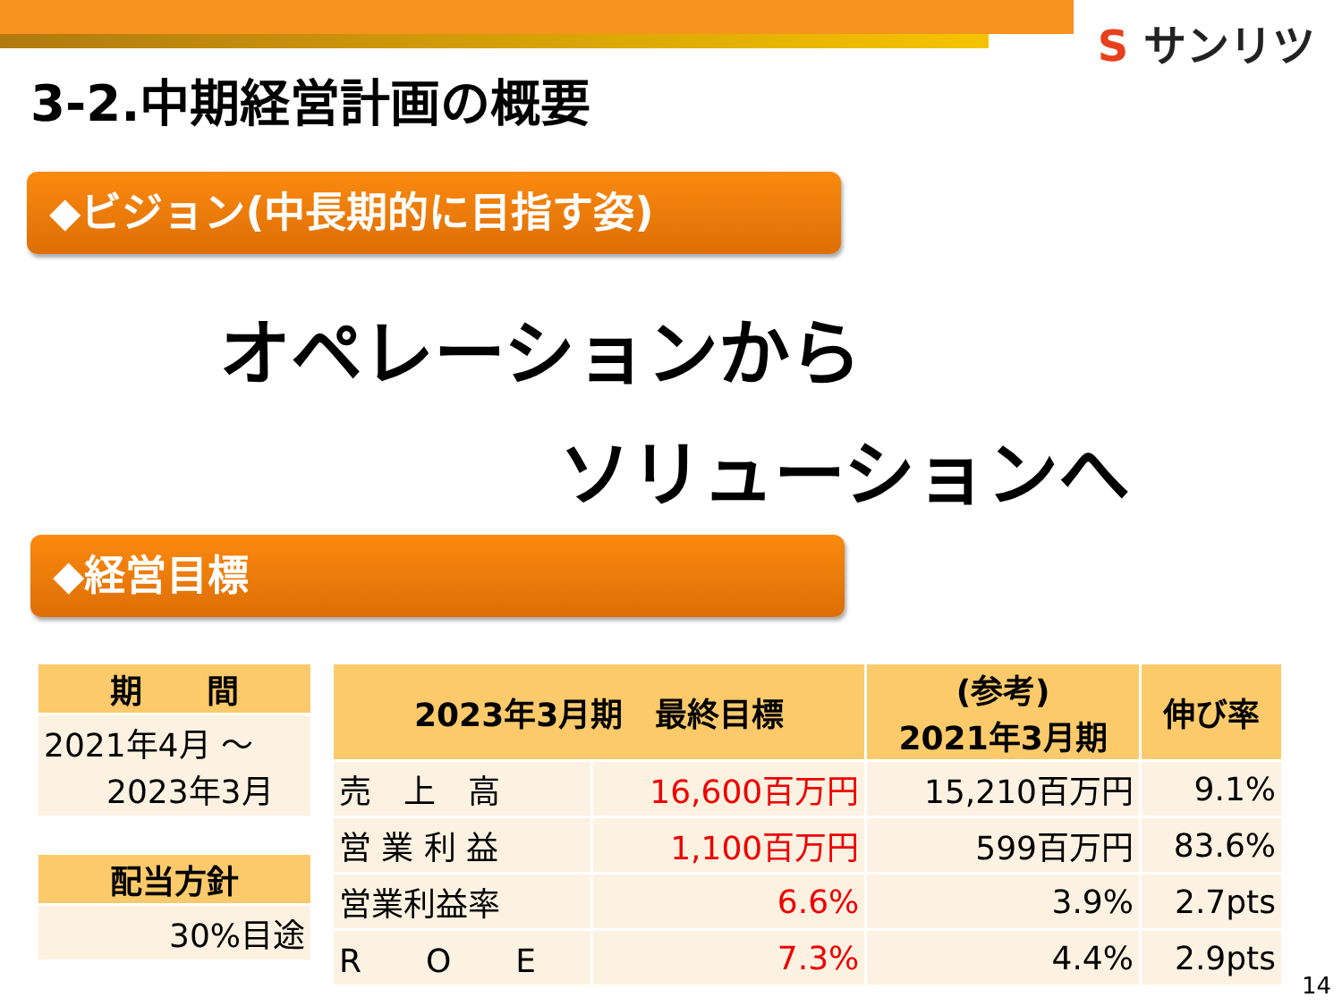S サンリツ
3-2.中期経営計画の概要
◆ビジョン(中長期的に目指す姿)
オペレーションから
ソリューションへ
◆経営目標
| 期 間 |
| --- |
| 2021年4月 ～ 2023年3月 |
| 配当方針 |
| 30%目途 |
| 2023年3月期 最終目標 | | (参考) 2021年3月期 | 伸び率 |
| --- | --- | --- | --- |
| 売 上 高 | 16,600百万円 | 15,210百万円 | 9.1% |
| 営 業 利 益 | 1,100百万円 | 599百万円 | 83.6% |
| 営業利益率 | 6.6% | 3.9% | 2.7pts |
| R O E | 7.3% | 4.4% | 2.9pts |
14